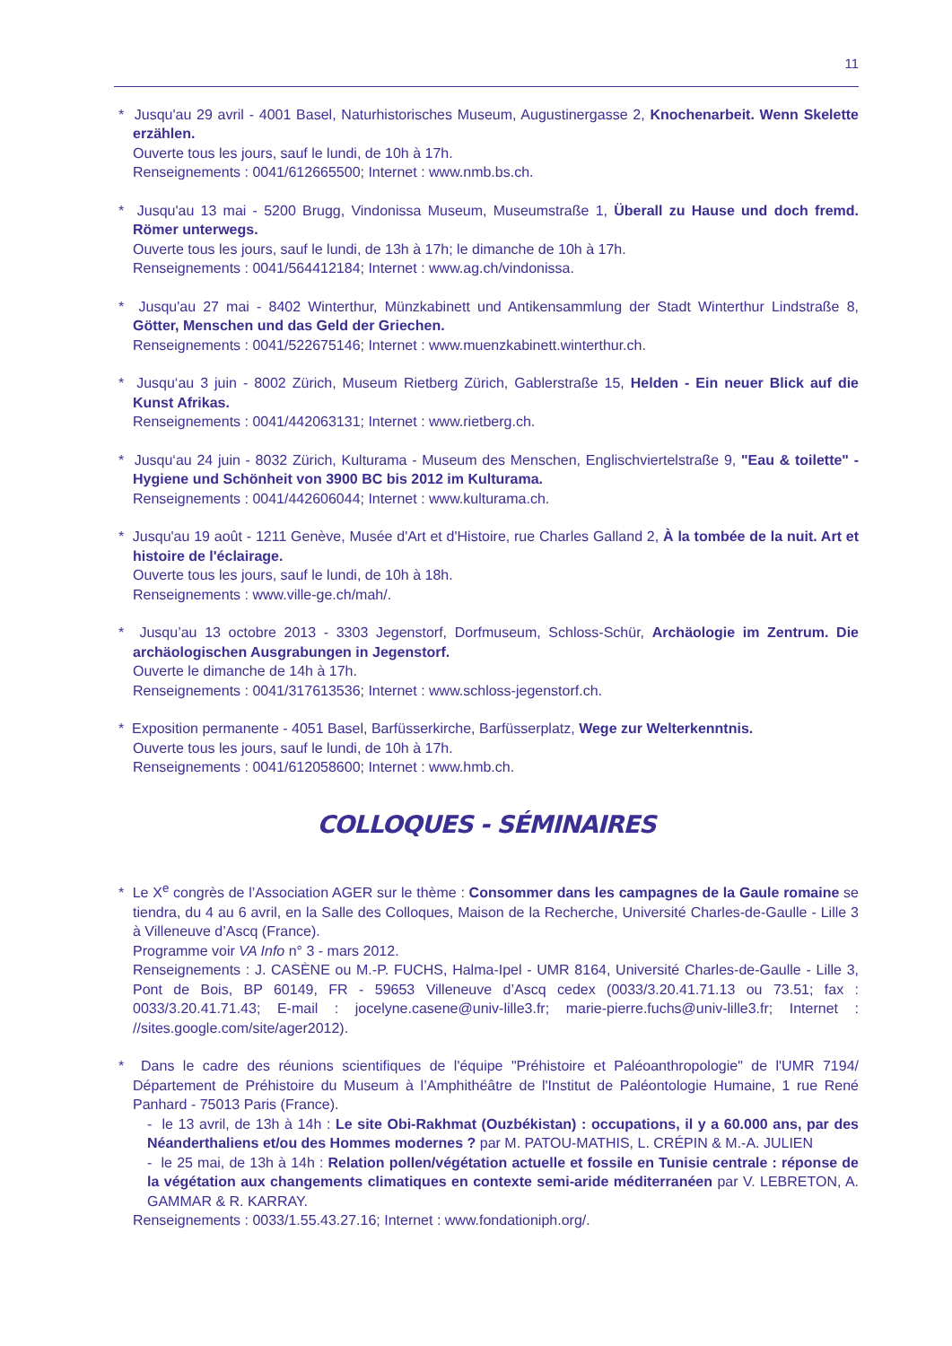11
* Jusqu'au 29 avril - 4001 Basel, Naturhistorisches Museum, Augustinergasse 2, Knochenarbeit. Wenn Skelette erzählen.
Ouverte tous les jours, sauf le lundi, de 10h à 17h.
Renseignements : 0041/612665500; Internet : www.nmb.bs.ch.
* Jusqu'au 13 mai - 5200 Brugg, Vindonissa Museum, Museumstraße 1, Überall zu Hause und doch fremd. Römer unterwegs.
Ouverte tous les jours, sauf le lundi, de 13h à 17h; le dimanche de 10h à 17h.
Renseignements : 0041/564412184; Internet : www.ag.ch/vindonissa.
* Jusqu'au 27 mai - 8402 Winterthur, Münzkabinett und Antikensammlung der Stadt Winterthur Lindstraße 8, Götter, Menschen und das Geld der Griechen.
Renseignements : 0041/522675146; Internet : www.muenzkabinett.winterthur.ch.
* Jusqu‘au 3 juin - 8002 Zürich, Museum Rietberg Zürich, Gablerstraße 15, Helden - Ein neuer Blick auf die Kunst Afrikas.
Renseignements : 0041/442063131; Internet : www.rietberg.ch.
* Jusqu‘au 24 juin - 8032 Zürich, Kulturama - Museum des Menschen, Englischviertelstraße 9, "Eau & toilette" - Hygiene und Schönheit von 3900 BC bis 2012 im Kulturama.
Renseignements : 0041/442606044; Internet : www.kulturama.ch.
* Jusqu'au 19 août - 1211 Genève, Musée d'Art et d'Histoire, rue Charles Galland 2, À la tombée de la nuit. Art et histoire de l'éclairage.
Ouverte tous les jours, sauf le lundi, de 10h à 18h.
Renseignements : www.ville-ge.ch/mah/.
* Jusqu’au 13 octobre 2013 - 3303 Jegenstorf, Dorfmuseum, Schloss-Schür, Archäologie im Zentrum. Die archäologischen Ausgrabungen in Jegenstorf.
Ouverte le dimanche de 14h à 17h.
Renseignements : 0041/317613536; Internet : www.schloss-jegenstorf.ch.
* Exposition permanente - 4051 Basel, Barfüsserkirche, Barfüsserplatz, Wege zur Welterkenntnis.
Ouverte tous les jours, sauf le lundi, de 10h à 17h.
Renseignements : 0041/612058600; Internet : www.hmb.ch.
COLLOQUES - SÉMINAIRES
* Le X<sup>e</sup> congrès de l’Association AGER sur le thème : Consommer dans les campagnes de la Gaule romaine se tiendra, du 4 au 6 avril, en la Salle des Colloques, Maison de la Recherche, Université Charles-de-Gaulle - Lille 3 à Villeneuve d’Ascq (France).
Programme voir VA Info n° 3 - mars 2012.
Renseignements : J. CASÈNE ou M.-P. FUCHS, Halma-Ipel - UMR 8164, Université Charles-de-Gaulle - Lille 3, Pont de Bois, BP 60149, FR - 59653 Villeneuve d’Ascq cedex (0033/3.20.41.71.13 ou 73.51; fax : 0033/3.20.41.71.43; E-mail : jocelyne.casene@univ-lille3.fr; marie-pierre.fuchs@univ-lille3.fr; Internet : //sites.google.com/site/ager2012).
* Dans le cadre des réunions scientifiques de l'équipe "Préhistoire et Paléoanthropologie" de l'UMR 7194/ Département de Préhistoire du Museum à l’Amphithéâtre de l'Institut de Paléontologie Humaine, 1 rue René Panhard - 75013 Paris (France).
- le 13 avril, de 13h à 14h : Le site Obi-Rakhmat (Ouzbékistan) : occupations, il y a 60.000 ans, par des Néanderthaliens et/ou des Hommes modernes ? par M. PATOU-MATHIS, L. CRÉPIN & M.-A. JULIEN
- le 25 mai, de 13h à 14h : Relation pollen/végétation actuelle et fossile en Tunisie centrale : réponse de la végétation aux changements climatiques en contexte semi-aride méditerranéen par V. LEBRETON, A. GAMMAR & R. KARRAY.
Renseignements : 0033/1.55.43.27.16; Internet : www.fondationiph.org/.